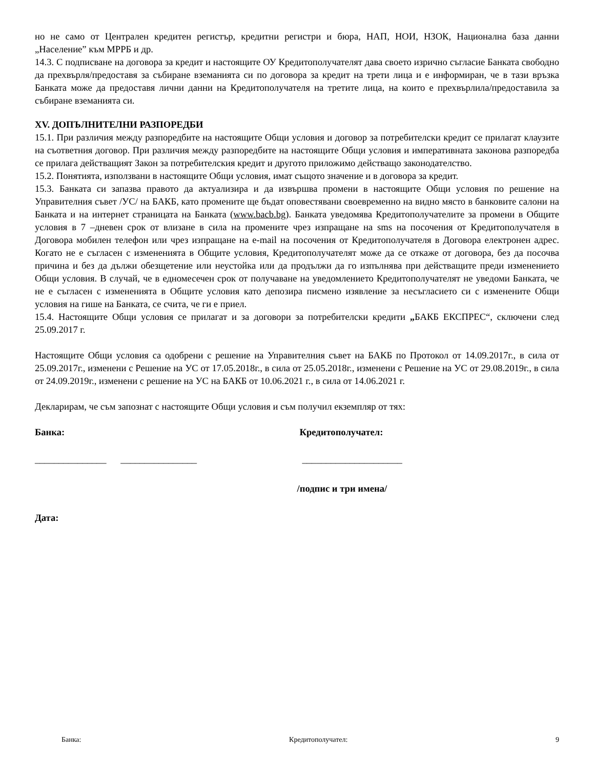но не само от Централен кредитен регистър, кредитни регистри и бюра, НАП, НОИ, НЗОК, Национална база данни „Население” към МРРБ и др.
14.3. С подписване на договора за кредит и настоящите ОУ Кредитополучателят дава своето изрично съгласие Банката свободно да прехвърля/предоставя за събиране вземанията си по договора за кредит на трети лица и е информиран, че в тази връзка Банката може да предоставя лични данни на Кредитополучателя на третите лица, на които е прехвърлила/предоставила за събиране вземанията си.
XV. ДОПЪЛНИТЕЛНИ РАЗПОРЕДБИ
15.1. При различия между разпоредбите на настоящите Общи условия и договор за потребителски кредит се прилагат клаузите на съответния договор. При различия между разпоредбите на настоящите Общи условия и императивната законова разпоредба се прилага действащият Закон за потребителския кредит и другото приложимо действащо законодателство.
15.2. Понятията, използвани в настоящите Общи условия, имат същото значение и в договора за кредит.
15.3. Банката си запазва правото да актуализира и да извършва промени в настоящите Общи условия по решение на Управителния съвет /УС/ на БАКБ, като промените ще бъдат оповестявани своевременно на видно място в банковите салони на Банката и на интернет страницата на Банката (www.bacb.bg). Банката уведомява Кредитополучателите за промени в Общите условия в 7 –дневен срок от влизане в сила на промените чрез изпращане на sms на посочения от Кредитополучателя в Договора мобилен телефон или чрез изпращане на e-mail на посочения от Кредитополучателя в Договора електронен адрес. Когато не е съгласен с измененията в Общите условия, Кредитополучателят може да се откаже от договора, без да посочва причина и без да дължи обезщетение или неустойка или да продължи да го изпълнява при действащите преди изменението Общи условия. В случай, че в едномесечен срок от получаване на уведомлението Кредитополучателят не уведоми Банката, че не е съгласен с измененията в Общите условия като депозира писмено изявление за несъгласието си с изменените Общи условия на гише на Банката, се счита, че ги е приел.
15.4. Настоящите Общи условия се прилагат и за договори за потребителски кредити „БАКБ ЕКСПРЕС“, сключени след 25.09.2017 г.
Настоящите Общи условия са одобрени с решение на Управителния съвет на БАКБ по Протокол от 14.09.2017г., в сила от 25.09.2017г., изменени с Решение на УС от 17.05.2018г., в сила от 25.05.2018г., изменени с Решение на УС от 29.08.2019г., в сила от 24.09.2019г., изменени с решение на УС на БАКБ от 10.06.2021 г., в сила от 14.06.2021 г.
Декларирам, че съм запознат с настоящите Общи условия и съм получил екземпляр от тях:
Банка: Кредитополучател:
_______________ ________________
_____________________
/подпис и три имена/
Дата:
Банка: Кредитополучател: 9